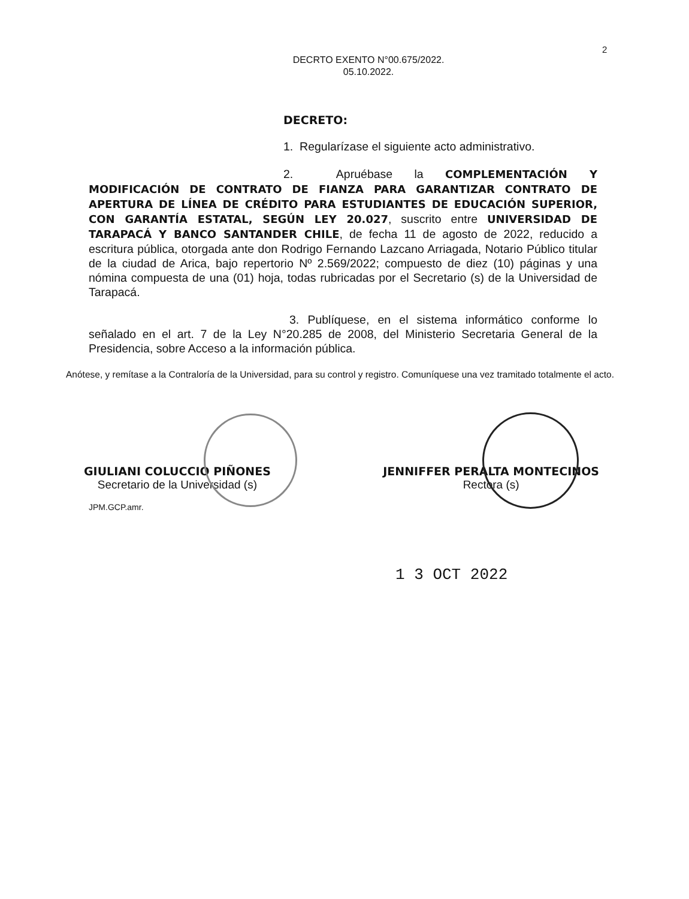2
DECRTO EXENTO N°00.675/2022.
05.10.2022.
DECRETO:
1. Regularízase el siguiente acto administrativo.
2. Apruébase la COMPLEMENTACIÓN Y MODIFICACIÓN DE CONTRATO DE FIANZA PARA GARANTIZAR CONTRATO DE APERTURA DE LÍNEA DE CRÉDITO PARA ESTUDIANTES DE EDUCACIÓN SUPERIOR, CON GARANTÍA ESTATAL, SEGÚN LEY 20.027, suscrito entre UNIVERSIDAD DE TARAPACÁ Y BANCO SANTANDER CHILE, de fecha 11 de agosto de 2022, reducido a escritura pública, otorgada ante don Rodrigo Fernando Lazcano Arriagada, Notario Público titular de la ciudad de Arica, bajo repertorio Nº 2.569/2022; compuesto de diez (10) páginas y una nómina compuesta de una (01) hoja, todas rubricadas por el Secretario (s) de la Universidad de Tarapacá.
3. Publíquese, en el sistema informático conforme lo señalado en el art. 7 de la Ley N°20.285 de 2008, del Ministerio Secretaria General de la Presidencia, sobre Acceso a la información pública.
Anótese, y remítase a la Contraloría de la Universidad, para su control y registro. Comuníquese una vez tramitado totalmente el acto.
GIULIANI COLUCCIO PIÑONES
Secretario de la Universidad (s)
JENNIFFER PERALTA MONTECINOS
Rectora (s)
JPM.GCP.amr.
1 3 OCT 2022